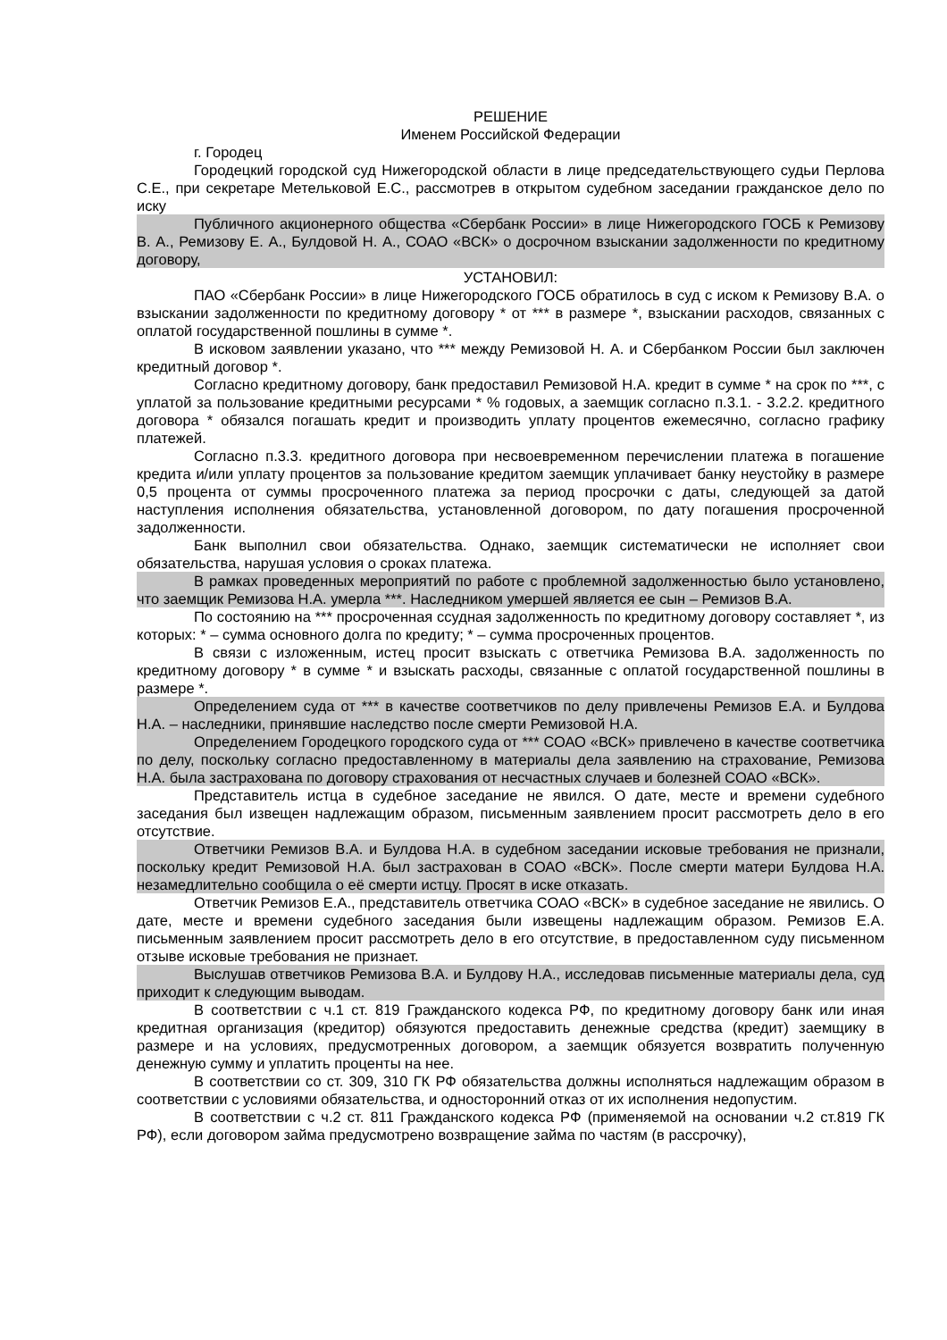РЕШЕНИЕ
Именем Российской Федерации
г. Городец
Городецкий городской суд Нижегородской области в лице председательствующего судьи Перлова С.Е., при секретаре Метельковой Е.С., рассмотрев в открытом судебном заседании гражданское дело по иску
Публичного акционерного общества «Сбербанк России» в лице Нижегородского ГОСБ к Ремизову В. А., Ремизову Е. А., Булдовой Н. А., СОАО «ВСК» о досрочном взыскании задолженности по кредитному договору,
УСТАНОВИЛ:
ПАО «Сбербанк России» в лице Нижегородского ГОСБ обратилось в суд с иском к Ремизову В.А. о взыскании задолженности по кредитному договору * от *** в размере *, взыскании расходов, связанных с оплатой государственной пошлины в сумме *.
В исковом заявлении указано, что *** между Ремизовой Н. А. и Сбербанком России был заключен кредитный договор *.
Согласно кредитному договору, банк предоставил Ремизовой Н.А. кредит в сумме * на срок по ***, с уплатой за пользование кредитными ресурсами * % годовых, а заемщик согласно п.3.1. - 3.2.2. кредитного договора * обязался погашать кредит и производить уплату процентов ежемесячно, согласно графику платежей.
Согласно п.3.3. кредитного договора при несвоевременном перечислении платежа в погашение кредита и/или уплату процентов за пользование кредитом заемщик уплачивает банку неустойку в размере 0,5 процента от суммы просроченного платежа за период просрочки с даты, следующей за датой наступления исполнения обязательства, установленной договором, по дату погашения просроченной задолженности.
Банк выполнил свои обязательства. Однако, заемщик систематически не исполняет свои обязательства, нарушая условия о сроках платежа.
В рамках проведенных мероприятий по работе с проблемной задолженностью было установлено, что заемщик Ремизова Н.А. умерла ***. Наследником умершей является ее сын – Ремизов В.А.
По состоянию на *** просроченная ссудная задолженность по кредитному договору составляет *, из которых: * – сумма основного долга по кредиту; * – сумма просроченных процентов.
В связи с изложенным, истец просит взыскать с ответчика Ремизова В.А. задолженность по кредитному договору * в сумме * и взыскать расходы, связанные с оплатой государственной пошлины в размере *.
Определением суда от *** в качестве соответчиков по делу привлечены Ремизов Е.А. и Булдова Н.А. – наследники, принявшие наследство после смерти Ремизовой Н.А.
Определением Городецкого городского суда от *** СОАО «ВСК» привлечено в качестве соответчика по делу, поскольку согласно предоставленному в материалы дела заявлению на страхование, Ремизова Н.А. была застрахована по договору страхования от несчастных случаев и болезней СОАО «ВСК».
Представитель истца в судебное заседание не явился. О дате, месте и времени судебного заседания был извещен надлежащим образом, письменным заявлением просит рассмотреть дело в его отсутствие.
Ответчики Ремизов В.А. и Булдова Н.А. в судебном заседании исковые требования не признали, поскольку кредит Ремизовой Н.А. был застрахован в СОАО «ВСК». После смерти матери Булдова Н.А. незамедлительно сообщила о её смерти истцу. Просят в иске отказать.
Ответчик Ремизов Е.А., представитель ответчика СОАО «ВСК» в судебное заседание не явились. О дате, месте и времени судебного заседания были извещены надлежащим образом. Ремизов Е.А. письменным заявлением просит рассмотреть дело в его отсутствие, в предоставленном суду письменном отзыве исковые требования не признает.
Выслушав ответчиков Ремизова В.А. и Булдову Н.А., исследовав письменные материалы дела, суд приходит к следующим выводам.
В соответствии с ч.1 ст. 819 Гражданского кодекса РФ, по кредитному договору банк или иная кредитная организация (кредитор) обязуются предоставить денежные средства (кредит) заемщику в размере и на условиях, предусмотренных договором, а заемщик обязуется возвратить полученную денежную сумму и уплатить проценты на нее.
В соответствии со ст. 309, 310 ГК РФ обязательства должны исполняться надлежащим образом в соответствии с условиями обязательства, и односторонний отказ от их исполнения недопустим.
В соответствии с ч.2 ст. 811 Гражданского кодекса РФ (применяемой на основании ч.2 ст.819 ГК РФ), если договором займа предусмотрено возвращение займа по частям (в рассрочку),